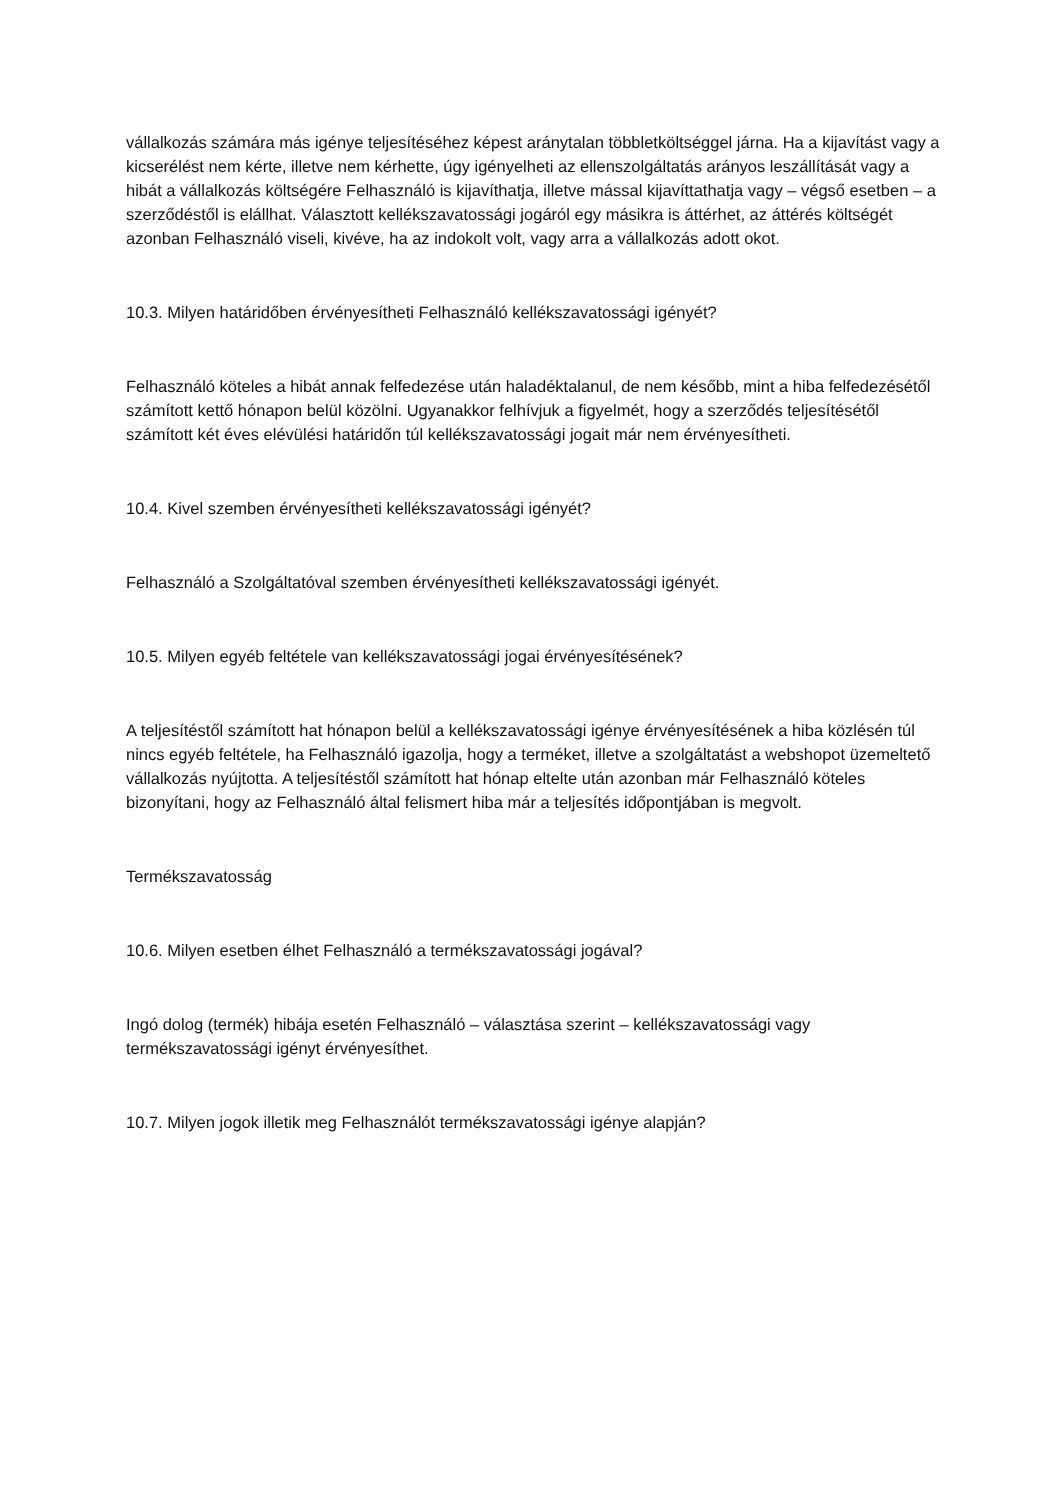vállalkozás számára más igénye teljesítéséhez képest aránytalan többletköltséggel járna. Ha a kijavítást vagy a kicserélést nem kérte, illetve nem kérhette, úgy igényelheti az ellenszolgáltatás arányos leszállítását vagy a hibát a vállalkozás költségére Felhasználó is kijavíthatja, illetve mással kijavíttathatja vagy – végső esetben – a szerződéstől is elállhat. Választott kellékszavatossági jogáról egy másikra is áttérhet, az áttérés költségét azonban Felhasználó viseli, kivéve, ha az indokolt volt, vagy arra a vállalkozás adott okot.
10.3. Milyen határidőben érvényesítheti Felhasználó kellékszavatossági igényét?
Felhasználó köteles a hibát annak felfedezése után haladéktalanul, de nem később, mint a hiba felfedezésétől számított kettő hónapon belül közölni. Ugyanakkor felhívjuk a figyelmét, hogy a szerződés teljesítésétől számított két éves elévülési határidőn túl kellékszavatossági jogait már nem érvényesítheti.
10.4. Kivel szemben érvényesítheti kellékszavatossági igényét?
Felhasználó a Szolgáltatóval szemben érvényesítheti kellékszavatossági igényét.
10.5. Milyen egyéb feltétele van kellékszavatossági jogai érvényesítésének?
A teljesítéstől számított hat hónapon belül a kellékszavatossági igénye érvényesítésének a hiba közlésén túl nincs egyéb feltétele, ha Felhasználó igazolja, hogy a terméket, illetve a szolgáltatást a webshopot üzemeltető vállalkozás nyújtotta. A teljesítéstől számított hat hónap eltelte után azonban már Felhasználó köteles bizonyítani, hogy az Felhasználó által felismert hiba már a teljesítés időpontjában is megvolt.
Termékszavatosság
10.6. Milyen esetben élhet Felhasználó a termékszavatossági jogával?
Ingó dolog (termék) hibája esetén Felhasználó – választása szerint – kellékszavatossági vagy termékszavatossági igényt érvényesíthet.
10.7. Milyen jogok illetik meg Felhasználót termékszavatossági igénye alapján?